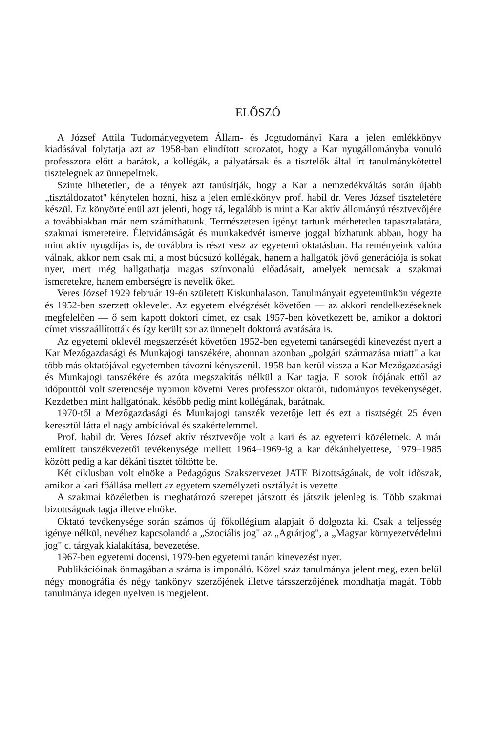ELŐSZÓ
A József Attila Tudományegyetem Állam- és Jogtudományi Kara a jelen emlékkönyv kiadásával folytatja azt az 1958-ban elindított sorozatot, hogy a Kar nyugállományba vonuló professzora előtt a barátok, a kollégák, a pályatársak és a tisztelők által írt tanulmánykötettel tisztelegnek az ünnepeltnek.
Szinte hihetetlen, de a tények azt tanúsítják, hogy a Kar a nemzedékváltás során újabb „tisztáldozatot" kénytelen hozni, hisz a jelen emlékkönyv prof. habil dr. Veres József tiszteletére készül. Ez könyörtelenül azt jelenti, hogy rá, legalább is mint a Kar aktív állományú résztvevőjére a továbbiakban már nem számíthatunk. Természetesen igényt tartunk mérhetetlen tapasztalatára, szakmai ismereteire. Életvidámságát és munkakedvét ismerve joggal bízhatunk abban, hogy ha mint aktív nyugdíjas is, de továbbra is részt vesz az egyetemi oktatásban. Ha reményeink valóra válnak, akkor nem csak mi, a most búcsúzó kollégák, hanem a hallgatók jövő generációja is sokat nyer, mert még hallgathatja magas színvonalú előadásait, amelyek nemcsak a szakmai ismeretekre, hanem emberségre is nevelik őket.
Veres József 1929 február 19-én született Kiskunhalason. Tanulmányait egyetemünkön végezte és 1952-ben szerzett oklevelet. Az egyetem elvégzését követően — az akkori rendelkezéseknek megfelelően — ő sem kapott doktori címet, ez csak 1957-ben következett be, amikor a doktori címet visszaállították és így került sor az ünnepelt doktorrá avatására is.
Az egyetemi oklevél megszerzését követően 1952-ben egyetemi tanársegédi kinevezést nyert a Kar Mezőgazdasági és Munkajogi tanszékére, ahonnan azonban „polgári származása miatt" a kar több más oktatójával egyetemben távozni kényszerül. 1958-ban kerül vissza a Kar Mezőgazdasági és Munkajogi tanszékére és azóta megszakítás nélkül a Kar tagja. E sorok írójának ettől az időponttól volt szerencséje nyomon követni Veres professzor oktatói, tudományos tevékenységét. Kezdetben mint hallgatónak, később pedig mint kollégának, barátnak.
1970-től a Mezőgazdasági és Munkajogi tanszék vezetője lett és ezt a tisztségét 25 éven keresztül látta el nagy ambícióval és szakértelemmel.
Prof. habil dr. Veres József aktív résztvevője volt a kari és az egyetemi közéletnek. A már említett tanszékvezetői tevékenysége mellett 1964–1969-ig a kar dékánhelyettese, 1979–1985 között pedig a kar dékáni tisztét töltötte be.
Két ciklusban volt elnöke a Pedagógus Szakszervezet JATE Bizottságának, de volt időszak, amikor a kari főállása mellett az egyetem személyzeti osztályát is vezette.
A szakmai közéletben is meghatározó szerepet játszott és játszik jelenleg is. Több szakmai bizottságnak tagja illetve elnöke.
Oktató tevékenysége során számos új főkollégium alapjait ő dolgozta ki. Csak a teljesség igénye nélkül, nevéhez kapcsolandó a „Szociális jog" az „Agrárjog", a „Magyar környezetvédelmi jog" c. tárgyak kialakítása, bevezetése.
1967-ben egyetemi docensi, 1979-ben egyetemi tanári kinevezést nyer.
Publikációinak önmagában a száma is imponáló. Közel száz tanulmánya jelent meg, ezen belül négy monográfia és négy tankönyv szerzőjének illetve társszerzőjének mondhatja magát. Több tanulmánya idegen nyelven is megjelent.